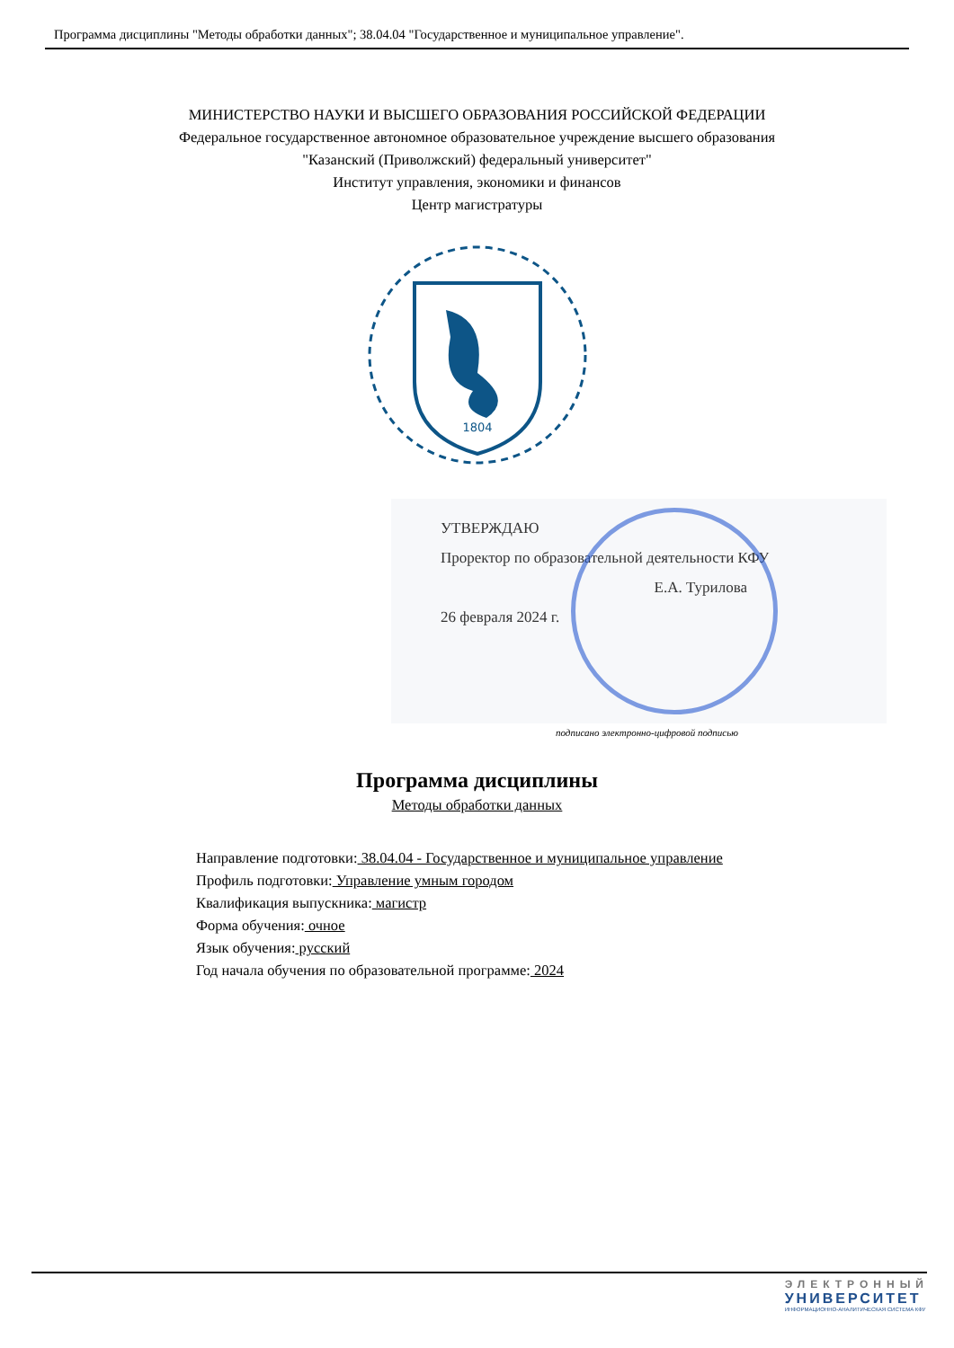Программа дисциплины "Методы обработки данных"; 38.04.04 "Государственное и муниципальное управление".
МИНИСТЕРСТВО НАУКИ И ВЫСШЕГО ОБРАЗОВАНИЯ РОССИЙСКОЙ ФЕДЕРАЦИИ
Федеральное государственное автономное образовательное учреждение высшего образования
"Казанский (Приволжский) федеральный университет"
Институт управления, экономики и финансов
Центр магистратуры
1804
УТВЕРЖДАЮ
Проректор по образовательной деятельности КФУ
Е.А. Турилова
26 февраля 2024 г.
подписано электронно-цифровой подписью
Программа дисциплины
Методы обработки данных
Направление подготовки: 38.04.04 - Государственное и муниципальное управление
Профиль подготовки: Управление умным городом
Квалификация выпускника: магистр
Форма обучения: очное
Язык обучения: русский
Год начала обучения по образовательной программе: 2024
ЭЛЕКТРОННЫЙ
УНИВЕРСИТЕТ
ИНФОРМАЦИОННО-АНАЛИТИЧЕСКАЯ СИСТЕМА КФУ